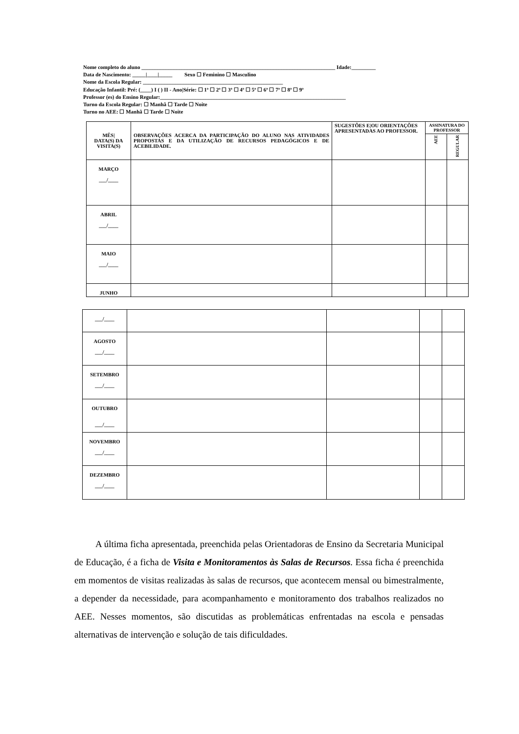Nome completo do aluno ________________________________________________________________________ Idade:_________
Data de Nascimento: _____|____|_____ Sexo ☐ Feminino ☐ Masculino
Nome da Escola Regular: ____________________________________________________
Educação Infantil: Pré: (____) I ( ) II - Ano|Série: ☐ 1ª ☐ 2ª ☐ 3ª ☐ 4ª ☐ 5ª ☐ 6ª ☐ 7ª ☐ 8ª ☐ 9ª
Professor (es) do Ensino Regular:_____________________________________________________________________
Turno da Escola Regular: ☐ Manhã ☐ Tarde ☐ Noite
Turno no AEE: ☐ Manhã ☐ Tarde ☐ Noite
| MÊS/ DATA(S) DA VISITA(S) | OBSERVAÇÕES ACERCA DA PARTICIPAÇÃO DO ALUNO NAS ATIVIDADES PROPOSTAS E DA UTILIZAÇÃO DE RECURSOS PEDAGÓGICOS E DE ACEBILIDADE. | SUGESTÕES E/OU ORIENTAÇÕES APRESENTADAS AO PROFESSOR. | ASSINATURA DO PROFESSOR | |
| --- | --- | --- | --- | --- |
| | | | AEE | REGULAR |
| MARÇO ___/____ | | | | |
| ABRIL ___/____ | | | | |
| MAIO ___/____ | | | | |
| JUNHO | | | | |
| ___/____ | | | | |
| AGOSTO ___/____ | | | | |
| SETEMBRO ___/____ | | | | |
| OUTUBRO ___/____ | | | | |
| NOVEMBRO ___/____ | | | | |
| DEZEMBRO ___/____ | | | | |
A última ficha apresentada, preenchida pelas Orientadoras de Ensino da Secretaria Municipal de Educação, é a ficha de Visita e Monitoramentos às Salas de Recursos. Essa ficha é preenchida em momentos de visitas realizadas às salas de recursos, que acontecem mensal ou bimestralmente, a depender da necessidade, para acompanhamento e monitoramento dos trabalhos realizados no AEE. Nesses momentos, são discutidas as problemáticas enfrentadas na escola e pensadas alternativas de intervenção e solução de tais dificuldades.